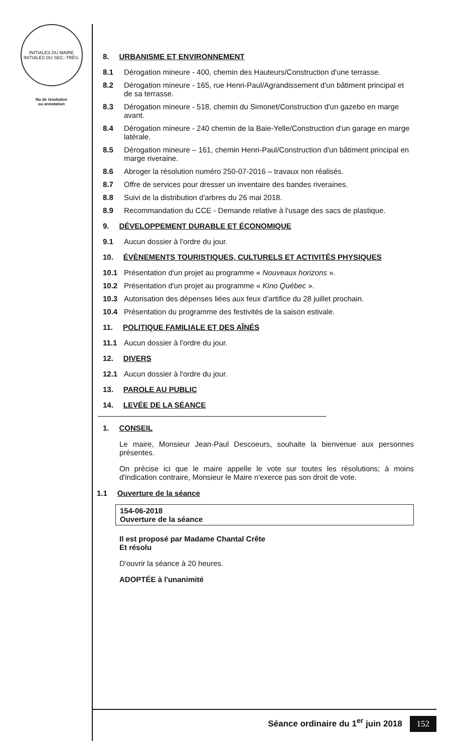INITIALES DU MAIRE
INITIALES DU SEC.-TRÉS.
No de résolution
ou annotation
8. URBANISME ET ENVIRONNEMENT
8.1 Dérogation mineure - 400, chemin des Hauteurs/Construction d'une terrasse.
8.2 Dérogation mineure - 165, rue Henri-Paul/Agrandissement d'un bâtiment principal et de sa terrasse.
8.3 Dérogation mineure - 518, chemin du Simonet/Construction d'un gazebo en marge avant.
8.4 Dérogation mineure - 240 chemin de la Baie-Yelle/Construction d'un garage en marge latérale.
8.5 Dérogation mineure – 161, chemin Henri-Paul/Construction d'un bâtiment principal en marge riveraine.
8.6 Abroger la résolution numéro 250-07-2016 – travaux non réalisés.
8.7 Offre de services pour dresser un inventaire des bandes riveraines.
8.8 Suivi de la distribution d'arbres du 26 mai 2018.
8.9 Recommandation du CCE - Demande relative à l'usage des sacs de plastique.
9. DÉVELOPPEMENT DURABLE ET ÉCONOMIQUE
9.1 Aucun dossier à l'ordre du jour.
10. ÉVÈNEMENTS TOURISTIQUES, CULTURELS ET ACTIVITÉS PHYSIQUES
10.1 Présentation d'un projet au programme « Nouveaux horizons ».
10.2 Présentation d'un projet au programme « Kino Québec ».
10.3 Autorisation des dépenses liées aux feux d'artifice du 28 juillet prochain.
10.4 Présentation du programme des festivités de la saison estivale.
11. POLITIQUE FAMILIALE ET DES AÎNÉS
11.1 Aucun dossier à l'ordre du jour.
12. DIVERS
12.1 Aucun dossier à l'ordre du jour.
13. PAROLE AU PUBLIC
14. LEVÉE DE LA SÉANCE
1. CONSEIL
Le maire, Monsieur Jean-Paul Descoeurs, souhaite la bienvenue aux personnes présentes.
On précise ici que le maire appelle le vote sur toutes les résolutions; à moins d'indication contraire, Monsieur le Maire n'exerce pas son droit de vote.
1.1 Ouverture de la séance
154-06-2018
Ouverture de la séance
Il est proposé par Madame Chantal Crête
Et résolu
D'ouvrir la séance à 20 heures.
ADOPTÉE à l'unanimité
Séance ordinaire du 1<sup>er</sup> juin 2018 152